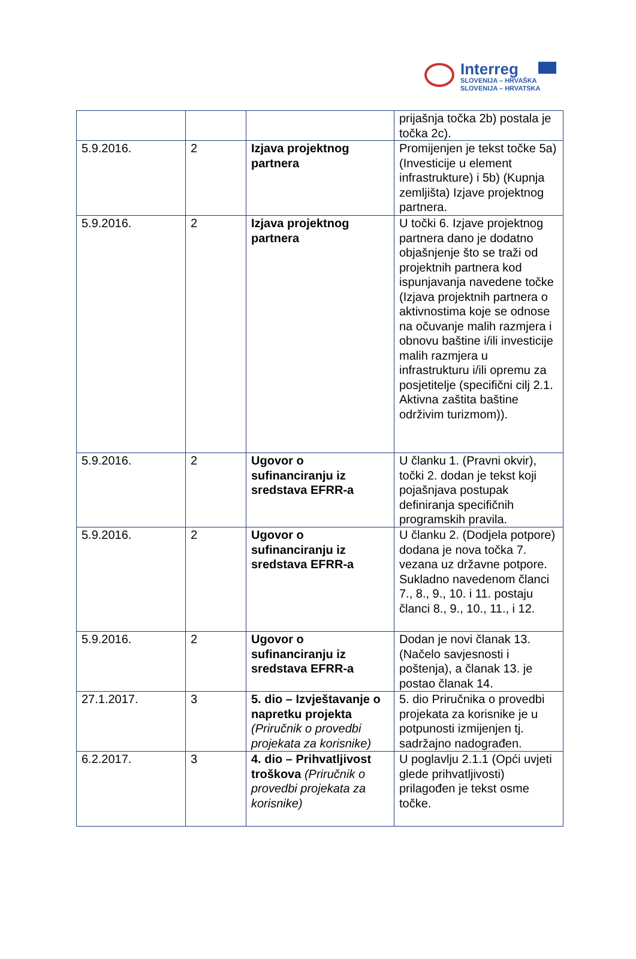Interreg
SLOVENIJA – HRVAŠKA
SLOVENIJA – HRVATSKA
| | | | prijašnja točka 2b) postala je točka 2c). |
| 5.9.2016. | 2 | Izjava projektnog partnera | Promijenjen je tekst točke 5a) (Investicije u element infrastrukture) i 5b) (Kupnja zemljišta) Izjave projektnog partnera. |
| 5.9.2016. | 2 | Izjava projektnog partnera | U točki 6. Izjave projektnog partnera dano je dodatno objašnjenje što se traži od projektnih partnera kod ispunjavanja navedene točke (Izjava projektnih partnera o aktivnostima koje se odnose na očuvanje malih razmjera i obnovu baštine i/ili investicije malih razmjera u infrastrukturu i/ili opremu za posjetitelje (specifični cilj 2.1. Aktivna zaštita baštine održivim turizmom)). |
| 5.9.2016. | 2 | Ugovor o sufinanciranju iz sredstava EFRR-a | U članku 1. (Pravni okvir), točki 2. dodan je tekst koji pojašnjava postupak definiranja specifičnih programskih pravila. |
| 5.9.2016. | 2 | Ugovor o sufinanciranju iz sredstava EFRR-a | U članku 2. (Dodjela potpore) dodana je nova točka 7. vezana uz državne potpore. Sukladno navedenom članci 7., 8., 9., 10. i 11. postaju članci 8., 9., 10., 11., i 12. |
| 5.9.2016. | 2 | Ugovor o sufinanciranju iz sredstava EFRR-a | Dodan je novi članak 13. (Načelo savjesnosti i poštenja), a članak 13. je postao članak 14. |
| 27.1.2017. | 3 | 5. dio – Izvještavanje o napretku projekta (Priručnik o provedbi projekata za korisnike) | 5. dio Priručnika o provedbi projekata za korisnike je u potpunosti izmijenjen tj. sadržajno nadograđen. |
| 6.2.2017. | 3 | 4. dio – Prihvatljivost troškova (Priručnik o provedbi projekata za korisnike) | U poglavlju 2.1.1 (Opći uvjeti glede prihvatljivosti) prilagođen je tekst osme točke. |